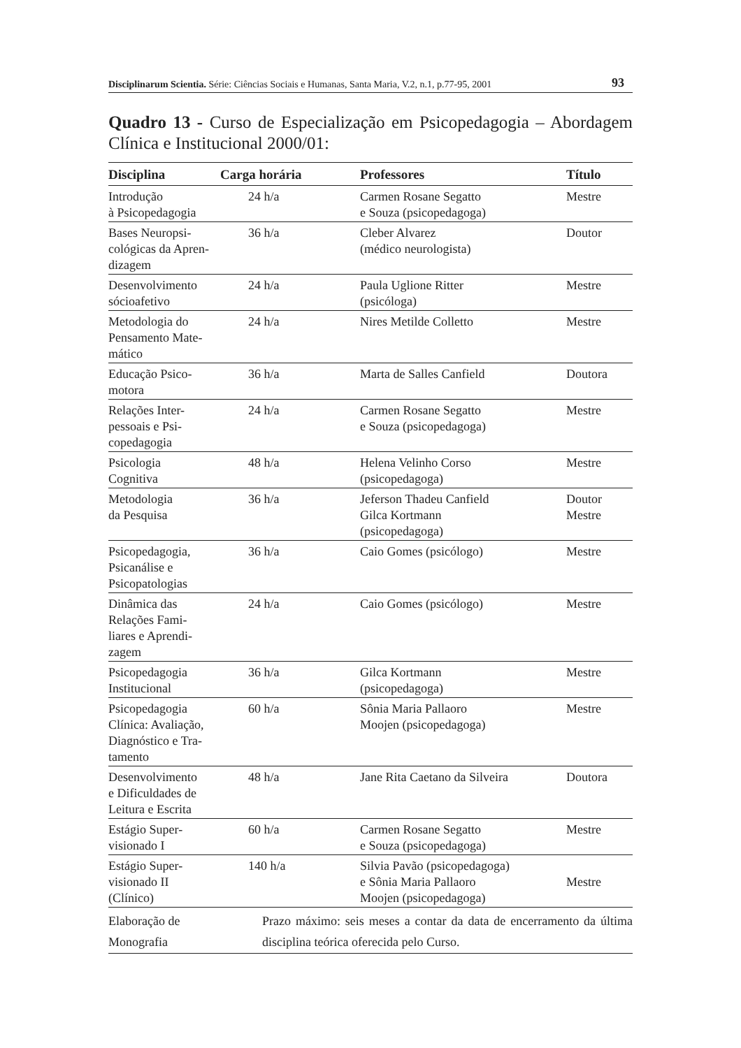Disciplinarum Scientia. Série: Ciências Sociais e Humanas, Santa Maria, V.2, n.1, p.77-95, 2001 93
Quadro 13 - Curso de Especialização em Psicopedagogia – Abordagem Clínica e Institucional 2000/01:
| Disciplina | Carga horária | Professores | Título |
| --- | --- | --- | --- |
| Introdução à Psicopedagogia | 24 h/a | Carmen Rosane Segatto e Souza (psicopedagoga) | Mestre |
| Bases Neuropsi- cológicas da Apren- dizagem | 36 h/a | Cleber Alvarez (médico neurologista) | Doutor |
| Desenvolvimento sócioafetivo | 24 h/a | Paula Uglione Ritter (psicóloga) | Mestre |
| Metodologia do Pensamento Mate- mático | 24 h/a | Nires Metilde Colletto | Mestre |
| Educação Psico- motora | 36 h/a | Marta de Salles Canfield | Doutora |
| Relações Inter- pessoais e Psi- copedagogia | 24 h/a | Carmen Rosane Segatto e Souza (psicopedagoga) | Mestre |
| Psicologia Cognitiva | 48 h/a | Helena Velinho Corso (psicopedagoga) | Mestre |
| Metodologia da Pesquisa | 36 h/a | Jeferson Thadeu Canfield Gilca Kortmann (psicopedagoga) | Doutor Mestre |
| Psicopedagogia, Psicanálise e Psicopatologias | 36 h/a | Caio Gomes (psicólogo) | Mestre |
| Dinâmica das Relações Fami- liares e Aprendi- zagem | 24 h/a | Caio Gomes (psicólogo) | Mestre |
| Psicopedagogia Institucional | 36 h/a | Gilca Kortmann (psicopedagoga) | Mestre |
| Psicopedagogia Clínica: Avaliação, Diagnóstico e Tra- tamento | 60 h/a | Sônia Maria Pallaoro Moojen (psicopedagoga) | Mestre |
| Desenvolvimento e Dificuldades de Leitura e Escrita | 48 h/a | Jane Rita Caetano da Silveira | Doutora |
| Estágio Super- visionado I | 60 h/a | Carmen Rosane Segatto e Souza (psicopedagoga) | Mestre |
| Estágio Super- visionado II (Clínico) | 140 h/a | Silvia Pavão (psicopedagoga) e Sônia Maria Pallaoro Moojen (psicopedagoga) | Mestre |
| Elaboração de Monografia | Prazo máximo: seis meses a contar da data de encerramento da última disciplina teórica oferecida pelo Curso. | | |